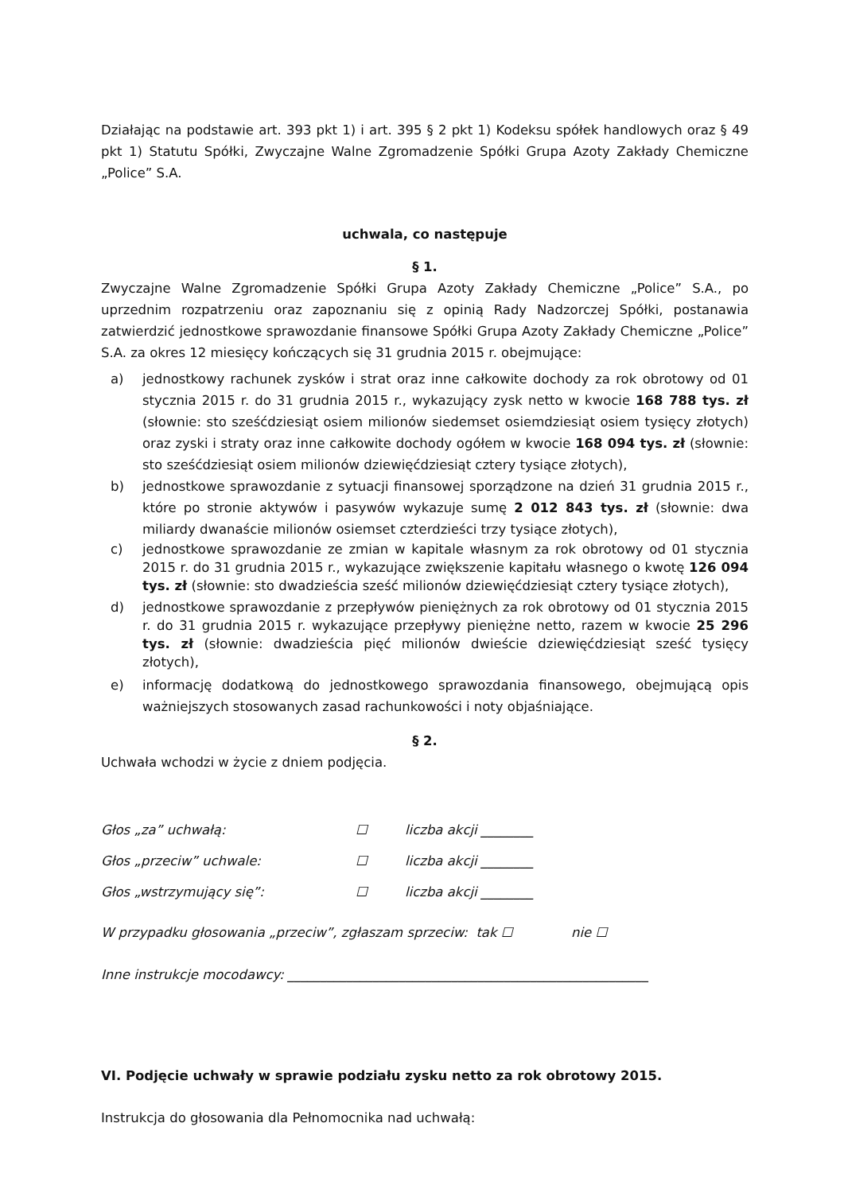Działając na podstawie art. 393 pkt 1) i art. 395 § 2 pkt 1) Kodeksu spółek handlowych oraz § 49 pkt 1) Statutu Spółki, Zwyczajne Walne Zgromadzenie Spółki Grupa Azoty Zakłady Chemiczne „Police” S.A.
uchwala, co następuje
§ 1.
Zwyczajne Walne Zgromadzenie Spółki Grupa Azoty Zakłady Chemiczne „Police” S.A., po uprzednim rozpatrzeniu oraz zapoznaniu się z opinią Rady Nadzorczej Spółki, postanawia zatwierdzić jednostkowe sprawozdanie finansowe Spółki Grupa Azoty Zakłady Chemiczne „Police” S.A. za okres 12 miesięcy kończących się 31 grudnia 2015 r. obejmujące:
a) jednostkowy rachunek zysków i strat oraz inne całkowite dochody za rok obrotowy od 01 stycznia 2015 r. do 31 grudnia 2015 r., wykazujący zysk netto w kwocie 168 788 tys. zł (słownie: sto sześćdziesiąt osiem milionów siedemset osiemdziesiąt osiem tysięcy złotych) oraz zyski i straty oraz inne całkowite dochody ogółem w kwocie 168 094 tys. zł (słownie: sto sześćdziesiąt osiem milionów dziewięćdziesiąt cztery tysiące złotych),
b) jednostkowe sprawozdanie z sytuacji finansowej sporządzone na dzień 31 grudnia 2015 r., które po stronie aktywów i pasywów wykazuje sumę 2 012 843 tys. zł (słownie: dwa miliardy dwanaście milionów osiemset czterdzieści trzy tysiące złotych),
c) jednostkowe sprawozdanie ze zmian w kapitale własnym za rok obrotowy od 01 stycznia 2015 r. do 31 grudnia 2015 r., wykazujące zwiększenie kapitału własnego o kwotę 126 094 tys. zł (słownie: sto dwadzieścia sześć milionów dziewięćdziesiąt cztery tysiące złotych),
d) jednostkowe sprawozdanie z przepływów pieniężnych za rok obrotowy od 01 stycznia 2015 r. do 31 grudnia 2015 r. wykazujące przepływy pieniężne netto, razem w kwocie 25 296 tys. zł (słownie: dwadzieścia pięć milionów dwieście dziewięćdziesiąt sześć tysięcy złotych),
e) informację dodatkową do jednostkowego sprawozdania finansowego, obejmującą opis ważniejszych stosowanych zasad rachunkowości i noty objaśniające.
§ 2.
Uchwała wchodzi w życie z dniem podjęcia.
Głos „za” uchwałą: ☐ liczba akcji ________
Głos „przeciw” uchwale: ☐ liczba akcji ________
Głos „wstrzymujący się”: ☐ liczba akcji ________
W przypadku głosowania „przeciw”, zgłaszam sprzeciw: tak ☐ nie ☐
Inne instrukcje mocodawcy: _______________________________________________________
VI. Podjęcie uchwały w sprawie podziału zysku netto za rok obrotowy 2015.
Instrukcja do głosowania dla Pełnomocnika nad uchwałą: